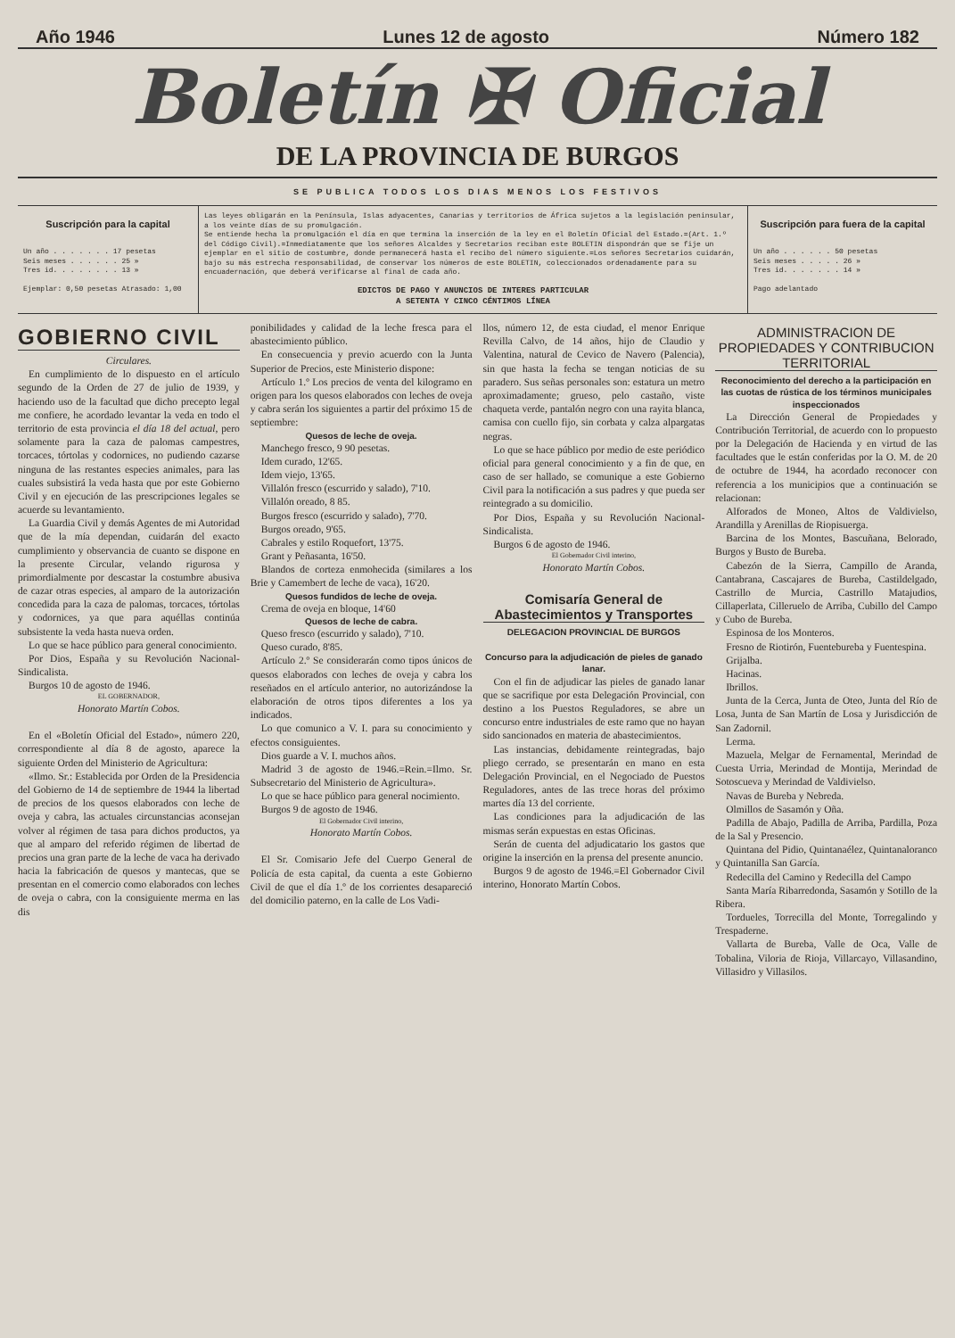Año 1946 Lunes 12 de agosto Número 182
Boletín ✠ Oficial
DE LA PROVINCIA DE BURGOS
SE PUBLICA TODOS LOS DIAS MENOS LOS FESTIVOS
Suscripción para la capital
Un año . . . . . . . 17 pesetas
Seis meses . . . . . . 25 »
Tres id. . . . . . . . 13 »
Ejemplar: 0,50 pesetas Atrasado: 1,00
Las leyes obligarán en la Península, Islas adyacentes, Canarias y territorios de África sujetos a la legislación peninsular, a los veinte días de su promulgación.
Se entiende hecha la promulgación el día en que termina la inserción de la ley en el Boletín Oficial del Estado.=(Art. 1.º del Código Civil).=Inmediatamente que los señores Alcaldes y Secretarios reciban este BOLETIN dispondrán que se fije un ejemplar en el sitio de costumbre, donde permanecerá hasta el recibo del número siguiente.=Los señores Secretarios cuidarán, bajo su más estrecha responsabilidad, de conservar los números de este BOLETIN, coleccionados ordenadamente para su encuadernación, que deberá verificarse al final de cada año.
EDICTOS DE PAGO Y ANUNCIOS DE INTERES PARTICULAR
A SETENTA Y CINCO CÉNTIMOS LÍNEA
Suscripción para fuera de la capital
Un año . . . . . . 50 pesetas
Seis meses . . . . . 26 »
Tres id. . . . . . . 14 »
Pago adelantado
GOBIERNO CIVIL
Circulares.
En cumplimiento de lo dispuesto en el artículo segundo de la Orden de 27 de julio de 1939, y haciendo uso de la facultad que dicho precepto legal me confiere, he acordado levantar la veda en todo el territorio de esta provincia el día 18 del actual, pero solamente para la caza de palomas campestres, torcaces, tórtolas y codornices, no pudiendo cazarse ninguna de las restantes especies animales, para las cuales subsistirá la veda hasta que por este Gobierno Civil y en ejecución de las prescripciones legales se acuerde su levantamiento.
La Guardia Civil y demás Agentes de mi Autoridad que de la mía dependan, cuidarán del exacto cumplimiento y observancia de cuanto se dispone en la presente Circular, velando rigurosa y primordialmente por descastar la costumbre abusiva de cazar otras especies, al amparo de la autorización concedida para la caza de palomas, torcaces, tórtolas y codornices, ya que para aquéllas continúa subsistente la veda hasta nueva orden.
Lo que se hace público para general conocimiento.
Por Dios, España y su Revolución Nacional-Sindicalista.
Burgos 10 de agosto de 1946.
EL GOBERNADOR,
Honorato Martín Cobos.
En el «Boletín Oficial del Estado», número 220, correspondiente al día 8 de agosto, aparece la siguiente Orden del Ministerio de Agricultura:
«Ilmo. Sr.: Establecida por Orden de la Presidencia del Gobierno de 14 de septiembre de 1944 la libertad de precios de los quesos elaborados con leche de oveja y cabra, las actuales circunstancias aconsejan volver al régimen de tasa para dichos productos, ya que al amparo del referido régimen de libertad de precios una gran parte de la leche de vaca ha derivado hacia la fabricación de quesos y mantecas, que se presentan en el comercio como elaborados con leches de oveja o cabra, con la consiguiente merma en las dis
ponibilidades y calidad de la leche fresca para el abastecimiento público.
En consecuencia y previo acuerdo con la Junta Superior de Precios, este Ministerio dispone:
Artículo 1.º Los precios de venta del kilogramo en origen para los quesos elaborados con leches de oveja y cabra serán los siguientes a partir del próximo 15 de septiembre:
Quesos de leche de oveja.
Manchego fresco, 9 90 pesetas.
Idem curado, 12'65.
Idem viejo, 13'65.
Villalón fresco (escurrido y salado), 7'10.
Villalón oreado, 8 85.
Burgos fresco (escurrido y salado), 7'70.
Burgos oreado, 9'65.
Cabrales y estilo Roquefort, 13'75.
Grant y Peñasanta, 16'50.
Blandos de corteza enmohecida (similares a los Brie y Camembert de leche de vaca), 16'20.
Quesos fundidos de leche de oveja.
Crema de oveja en bloque, 14'60
Quesos de leche de cabra.
Queso fresco (escurrido y salado), 7'10.
Queso curado, 8'85.
Artículo 2.º Se considerarán como tipos únicos de quesos elaborados con leches de oveja y cabra los reseñados en el artículo anterior, no autorizándose la elaboración de otros tipos diferentes a los ya indicados.
Lo que comunico a V. I. para su conocimiento y efectos consiguientes.
Dios guarde a V. I. muchos años.
Madrid 3 de agosto de 1946.=Rein.=Ilmo. Sr. Subsecretario del Ministerio de Agricultura».
Lo que se hace público para general nocimiento.
Burgos 9 de agosto de 1946.
El Gobernador Civil interino,
Honorato Martín Cobos.
El Sr. Comisario Jefe del Cuerpo General de Policía de esta capital, da cuenta a este Gobierno Civil de que el día 1.º de los corrientes desapareció del domicilio paterno, en la calle de Los Vadi-
llos, número 12, de esta ciudad, el menor Enrique Revilla Calvo, de 14 años, hijo de Claudio y Valentina, natural de Cevico de Navero (Palencia), sin que hasta la fecha se tengan noticias de su paradero. Sus señas personales son: estatura un metro aproximadamente; grueso, pelo castaño, viste chaqueta verde, pantalón negro con una rayita blanca, camisa con cuello fijo, sin corbata y calza alpargatas negras.
Lo que se hace público por medio de este periódico oficial para general conocimiento y a fin de que, en caso de ser hallado, se comunique a este Gobierno Civil para la notificación a sus padres y que pueda ser reintegrado a su domicilio.
Por Dios, España y su Revolución Nacional-Sindicalista.
Burgos 6 de agosto de 1946.
El Gobernador Civil interino,
Honorato Martín Cobos.
Comisaría General de Abastecimientos y Transportes
DELEGACION PROVINCIAL DE BURGOS
Concurso para la adjudicación de pieles de ganado lanar.
Con el fin de adjudicar las pieles de ganado lanar que se sacrifique por esta Delegación Provincial, con destino a los Puestos Reguladores, se abre un concurso entre industriales de este ramo que no hayan sido sancionados en materia de abastecimientos.
Las instancias, debidamente reintegradas, bajo pliego cerrado, se presentarán en mano en esta Delegación Provincial, en el Negociado de Puestos Reguladores, antes de las trece horas del próximo martes día 13 del corriente.
Las condiciones para la adjudicación de las mismas serán expuestas en estas Oficinas.
Serán de cuenta del adjudicatario los gastos que origine la inserción en la prensa del presente anuncio.
Burgos 9 de agosto de 1946.=El Gobernador Civil interino, Honorato Martín Cobos.
ADMINISTRACION DE PROPIEDADES Y CONTRIBUCION TERRITORIAL
Reconocimiento del derecho a la participación en las cuotas de rústica de los términos municipales inspeccionados
La Dirección General de Propiedades y Contribución Territorial, de acuerdo con lo propuesto por la Delegación de Hacienda y en virtud de las facultades que le están conferidas por la O. M. de 20 de octubre de 1944, ha acordado reconocer con referencia a los municipios que a continuación se relacionan:
Alforados de Moneo, Altos de Valdivielso, Arandilla y Arenillas de Riopisuerga.
Barcina de los Montes, Bascuñana, Belorado, Burgos y Busto de Bureba.
Cabezón de la Sierra, Campillo de Aranda, Cantabrana, Cascajares de Bureba, Castildelgado, Castrillo de Murcia, Castrillo Matajudios, Cillaperlata, Cilleruelo de Arriba, Cubillo del Campo y Cubo de Bureba.
Espinosa de los Monteros.
Fresno de Riotirón, Fuentebureba y Fuentespina.
Grijalba.
Hacinas.
Ibrillos.
Junta de la Cerca, Junta de Oteo, Junta del Río de Losa, Junta de San Martín de Losa y Jurisdicción de San Zadornil.
Lerma.
Mazuela, Melgar de Fernamental, Merindad de Cuesta Urria, Merindad de Montija, Merindad de Sotoscueva y Merindad de Valdivielso.
Navas de Bureba y Nebreda.
Olmillos de Sasamón y Oña.
Padilla de Abajo, Padilla de Arriba, Pardilla, Poza de la Sal y Presencio.
Quintana del Pidio, Quintanaélez, Quintanaloranco y Quintanilla San García.
Redecilla del Camino y Redecilla del Campo
Santa María Ribarredonda, Sasamón y Sotillo de la Ribera.
Tordueles, Torrecilla del Monte, Torregalindo y Trespaderne.
Vallarta de Bureba, Valle de Oca, Valle de Tobalina, Viloria de Rioja, Villarcayo, Villasandino, Villasidro y Villasilos.